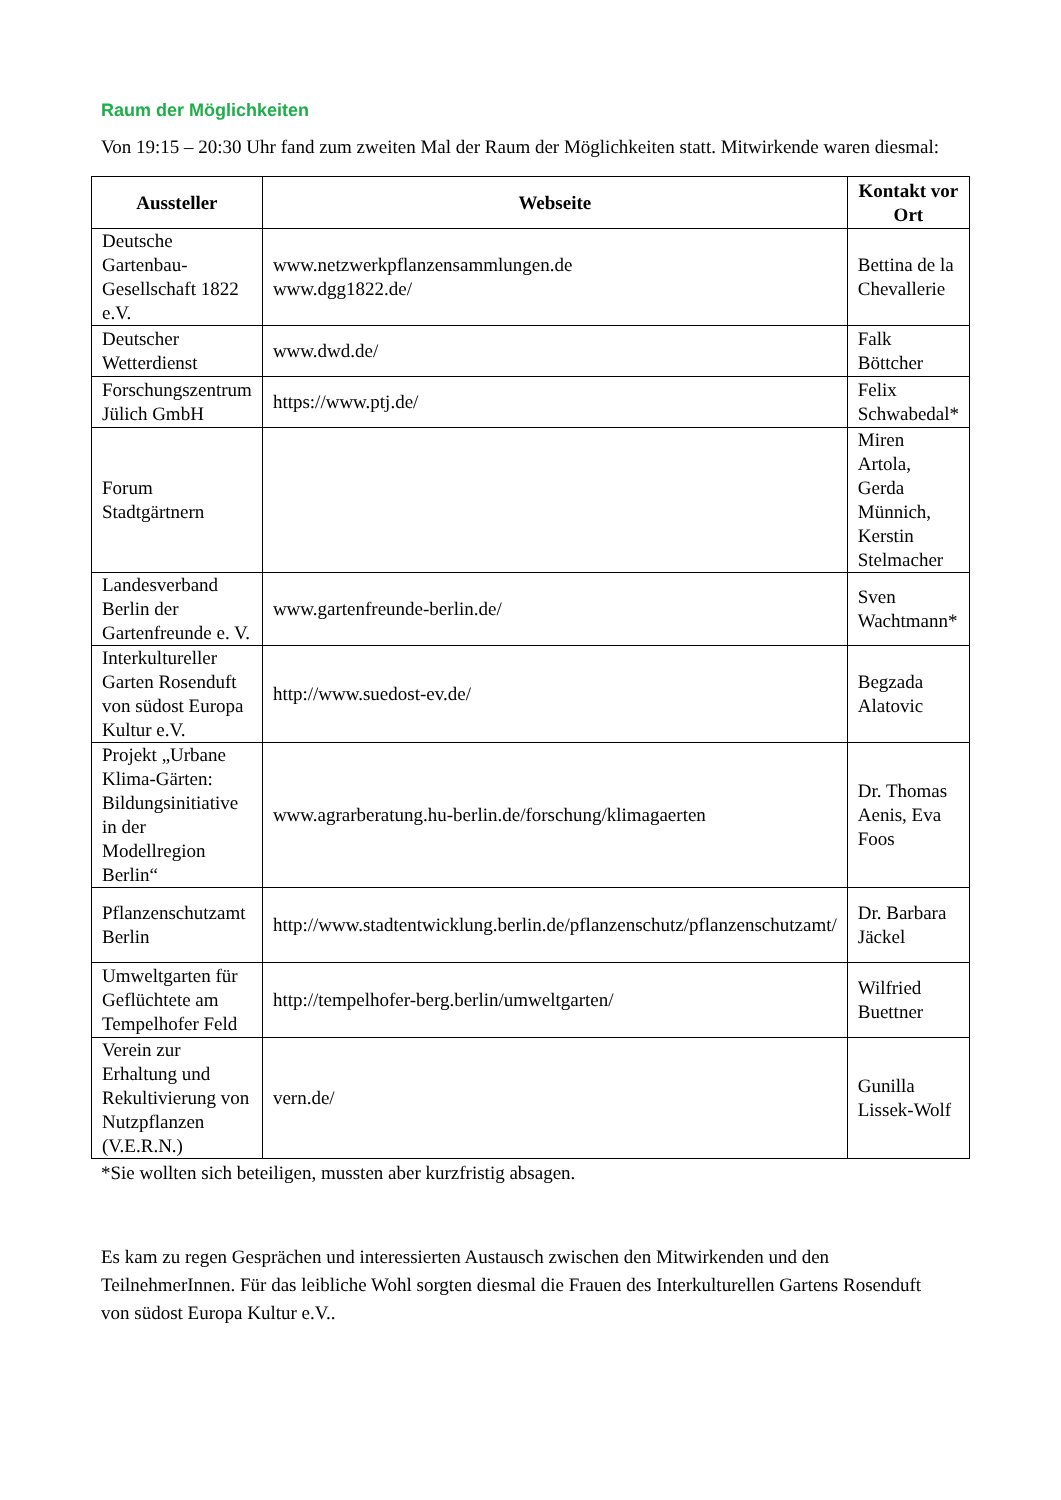Raum der Möglichkeiten
Von 19:15 – 20:30 Uhr fand zum zweiten Mal der Raum der Möglichkeiten statt. Mitwirkende waren diesmal:
| Aussteller | Webseite | Kontakt vor Ort |
| --- | --- | --- |
| Deutsche Gartenbau-Gesellschaft 1822 e.V. | www.netzwerkpflanzensammlungen.de www.dgg1822.de/ | Bettina de la Chevallerie |
| Deutscher Wetterdienst | www.dwd.de/ | Falk Böttcher |
| Forschungszentrum Jülich GmbH | https://www.ptj.de/ | Felix Schwabedal* |
| Forum Stadtgärtnern | | Miren Artola, Gerda Münnich, Kerstin Stelmacher |
| Landesverband Berlin der Gartenfreunde e. V. | www.gartenfreunde-berlin.de/ | Sven Wachtmann* |
| Interkultureller Garten Rosenduft von südost Europa Kultur e.V. | http://www.suedost-ev.de/ | Begzada Alatovic |
| Projekt „Urbane Klima-Gärten: Bildungsinitiative in der Modellregion Berlin“ | www.agrarberatung.hu-berlin.de/forschung/klimagaerten | Dr. Thomas Aenis, Eva Foos |
| Pflanzenschutzamt Berlin | http://www.stadtentwicklung.berlin.de/pflanzenschutz/pflanzenschutzamt/ | Dr. Barbara Jäckel |
| Umweltgarten für Geflüchtete am Tempelhofer Feld | http://tempelhofer-berg.berlin/umweltgarten/ | Wilfried Buettner |
| Verein zur Erhaltung und Rekultivierung von Nutzpflanzen (V.E.R.N.) | vern.de/ | Gunilla Lissek-Wolf |
*Sie wollten sich beteiligen, mussten aber kurzfristig absagen.
Es kam zu regen Gesprächen und interessierten Austausch zwischen den Mitwirkenden und den TeilnehmerInnen. Für das leibliche Wohl sorgten diesmal die Frauen des Interkulturellen Gartens Rosenduft von südost Europa Kultur e.V..